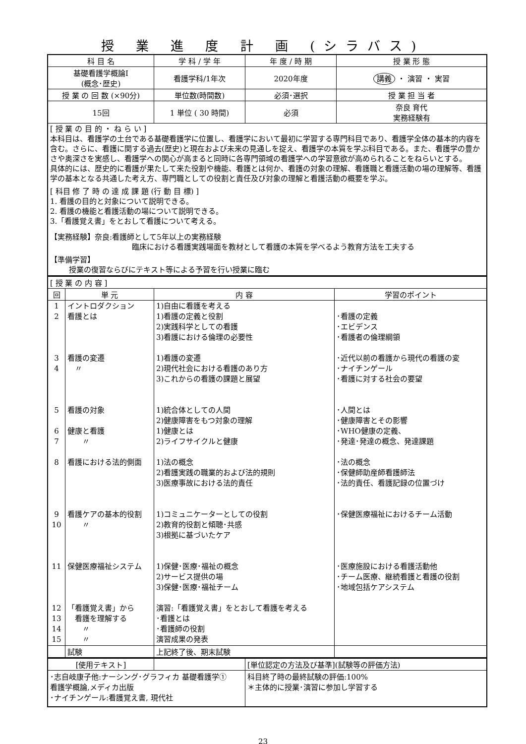授 業 進 度 計 画 (シラバス)
| 科 目 名 | 学 科 / 学 年 | 年 度 / 時 期 | 授 業 形 態 |
| 基礎看護学概論Ⅰ (概念･歴史) | 看護学科/1年次 | 2020年度 | 講義 ・ 演習 ・ 実習 |
| 授 業 の 回 数 (×90分) | 単位数(時間数) | 必須･選択 | 授 業 担 当 者 |
| 15回 | 1 単位 ( 30 時間) | 必須 | 奈良 育代 実務経験有 |
| [ 授 業 の 目 的 ・ ね ら い ] 本科目は、看護学の土台である基礎看護学に位置し、看護学において最初に学習する専門科目であり、看護学全体の基本的内容を含む。さらに、看護に関する過去(歴史)と現在および未来の見通しを捉え、看護学の本質を学ぶ科目である。また、看護学の豊かさや奥深さを実感し、看護学への関心が高まると同時に各専門領域の看護学への学習意欲が高められることをねらいとする。 具体的には、歴史的に看護が果たして来た役割や機能、看護とは何か、看護の対象の理解、看護職と看護活動の場の理解等、看護学の基本となる共通した考え方、専門職としての役割と責任及び対象の理解と看護活動の概要を学ぶ。 [ 科目 修 了 時 の 達 成 課 題 (行 動 目 標) ] 1. 看護の目的と対象について説明できる。 2. 看護の機能と看護活動の場について説明できる。 3.「看護覚え書」をとおして看護について考える。 【実務経験】奈良:看護師として5年以上の実務経験 臨床における看護実践場面を教材として看護の本質を学べるよう教育方法を工夫する 【準備学習】 授業の復習ならびにテキスト等による予習を行い授業に臨む | | | |
| [ 授 業 の 内 容 ] | | | |
| 回 | 単 元 | 内 容 | 学習のポイント |
| 1 2 3 4 5 6 7 8 9 10 11 12 13 14 15 | イントロダクション 看護とは 看護の変遷 〃 看護の対象 健康と看護 〃 看護における法的側面 看護ケアの基本的役割 〃 保健医療福祉システム 「看護覚え書」から 看護を理解する 〃 〃 | 1)自由に看護を考える 1)看護の定義と役割 2)実践科学としての看護 3)看護における倫理の必要性 1)看護の変遷 2)現代社会における看護のあり方 3)これからの看護の課題と展望 1)統合体としての人間 2)健康障害をもつ対象の理解 1)健康とは 2)ライフサイクルと健康 1)法の概念 2)看護実践の職業的および法的規則 3)医療事故における法的責任 1)コミュニケーターとしての役割 2)教育的役割と傾聴･共感 3)根拠に基づいたケア 1)保健･医療･福祉の概念 2)サービス提供の場 3)保健･医療･福祉チーム 演習:「看護覚え書」をとおして看護を考える ･看護とは ･看護師の役割 演習成果の発表 | ･看護の定義 ･エビデンス ･看護者の倫理綱領 ･近代以前の看護から現代の看護の変 ･ナイチンゲール ･看護に対する社会の要望 ･人間とは ･健康障害とその影響 ･WHO健康の定義、 ･発達･発達の概念、発達課題 ･法の概念 ･保健師助産師看護師法 ･法的責任、看護記録の位置づけ ･保健医療福祉におけるチーム活動 ･医療施設における看護活動他 ･チーム医療、継続看護と看護の役割 ･地域包括ケアシステム |
| | 試験 | 上記終了後、期末試験 | |
| [使用テキスト] | | [単位認定の方法及び基準](試験等の評価方法) |
| ･志自岐康子他:ナーシング･グラフィカ 基礎看護学① 看護学概論,メディカ出版 ･ナイチンゲール:看護覚え書, 現代社 | | 科目終了時の最終試験の評価:100% ＊主体的に授業･演習に参加し学習する |
23